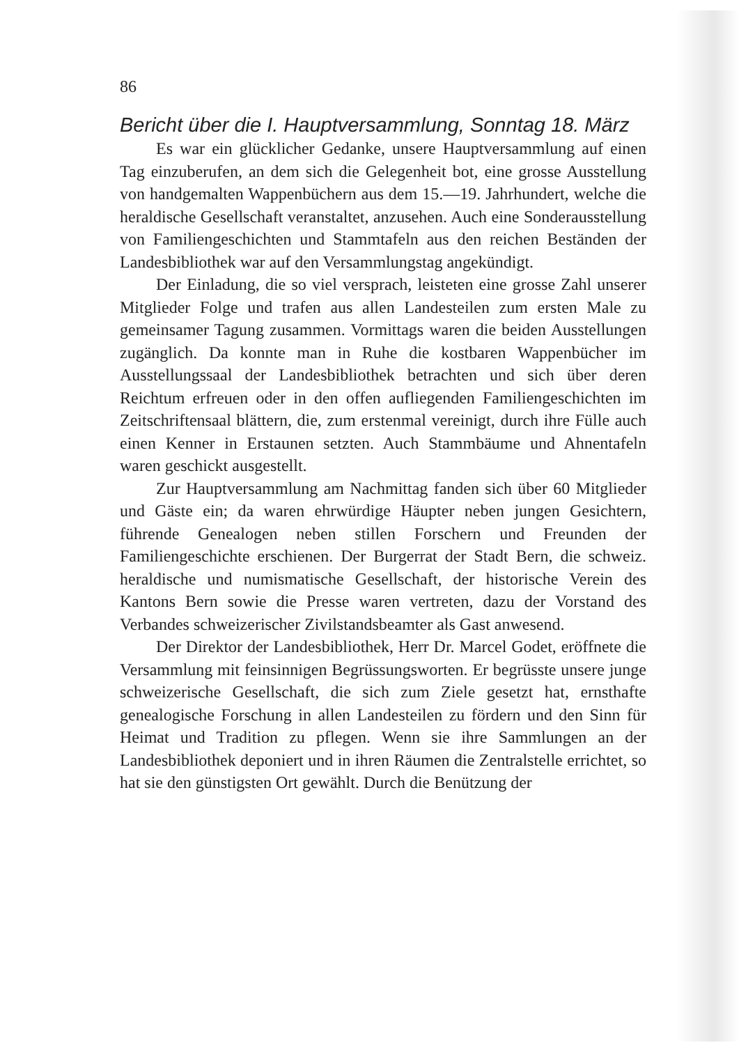86
Bericht über die I. Hauptversammlung, Sonntag 18. März
Es war ein glücklicher Gedanke, unsere Hauptversammlung auf einen Tag einzuberufen, an dem sich die Gelegenheit bot, eine grosse Ausstellung von handgemalten Wappenbüchern aus dem 15.—19. Jahrhundert, welche die heraldische Gesellschaft veranstaltet, anzusehen. Auch eine Sonderausstellung von Familiengeschichten und Stammtafeln aus den reichen Beständen der Landesbibliothek war auf den Versammlungstag angekündigt.
Der Einladung, die so viel versprach, leisteten eine grosse Zahl unserer Mitglieder Folge und trafen aus allen Landesteilen zum ersten Male zu gemeinsamer Tagung zusammen. Vormittags waren die beiden Ausstellungen zugänglich. Da konnte man in Ruhe die kostbaren Wappenbücher im Ausstellungssaal der Landesbibliothek betrachten und sich über deren Reichtum erfreuen oder in den offen aufliegenden Familiengeschichten im Zeitschriftensaal blättern, die, zum erstenmal vereinigt, durch ihre Fülle auch einen Kenner in Erstaunen setzten. Auch Stammbäume und Ahnentafeln waren geschickt ausgestellt.
Zur Hauptversammlung am Nachmittag fanden sich über 60 Mitglieder und Gäste ein; da waren ehrwürdige Häupter neben jungen Gesichtern, führende Genealogen neben stillen Forschern und Freunden der Familiengeschichte erschienen. Der Burgerrat der Stadt Bern, die schweiz. heraldische und numismatische Gesellschaft, der historische Verein des Kantons Bern sowie die Presse waren vertreten, dazu der Vorstand des Verbandes schweizerischer Zivilstandsbeamter als Gast anwesend.
Der Direktor der Landesbibliothek, Herr Dr. Marcel Godet, eröffnete die Versammlung mit feinsinnigen Begrüssungsworten. Er begrüsste unsere junge schweizerische Gesellschaft, die sich zum Ziele gesetzt hat, ernsthafte genealogische Forschung in allen Landesteilen zu fördern und den Sinn für Heimat und Tradition zu pflegen. Wenn sie ihre Sammlungen an der Landesbibliothek deponiert und in ihren Räumen die Zentralstelle errichtet, so hat sie den günstigsten Ort gewählt. Durch die Benützung der